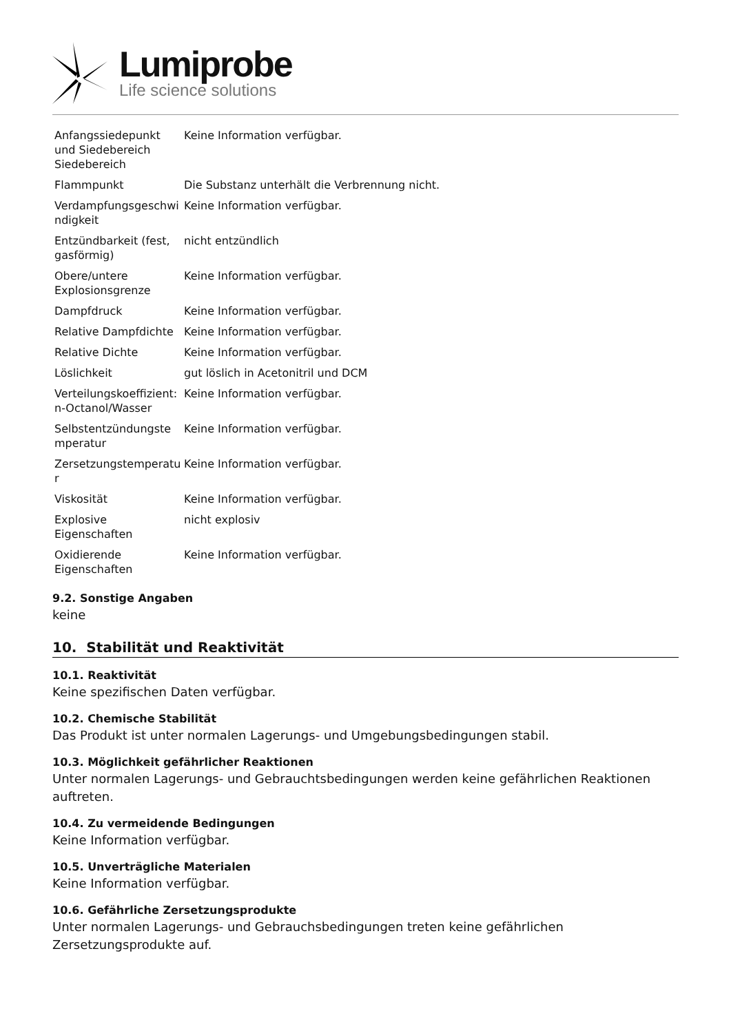Lumiprobe
Life science solutions
| Anfangssiedepunkt und Siedebereich Siedebereich | Keine Information verfügbar. |
| Flammpunkt | Die Substanz unterhält die Verbrennung nicht. |
| Verdampfungsgeschwi ndigkeit | Keine Information verfügbar. |
| Entzündbarkeit (fest, gasförmig) | nicht entzündlich |
| Obere/untere Explosionsgrenze | Keine Information verfügbar. |
| Dampfdruck | Keine Information verfügbar. |
| Relative Dampfdichte | Keine Information verfügbar. |
| Relative Dichte | Keine Information verfügbar. |
| Löslichkeit | gut löslich in Acetonitril und DCM |
| Verteilungskoeffizient: n-Octanol/Wasser | Keine Information verfügbar. |
| Selbstentzündungste mperatur | Keine Information verfügbar. |
| Zersetzungstemperatu r | Keine Information verfügbar. |
| Viskosität | Keine Information verfügbar. |
| Explosive Eigenschaften | nicht explosiv |
| Oxidierende Eigenschaften | Keine Information verfügbar. |
9.2. Sonstige Angaben
keine
10. Stabilität und Reaktivität
10.1. Reaktivität
Keine spezifischen Daten verfügbar.
10.2. Chemische Stabilität
Das Produkt ist unter normalen Lagerungs- und Umgebungsbedingungen stabil.
10.3. Möglichkeit gefährlicher Reaktionen
Unter normalen Lagerungs- und Gebrauchtsbedingungen werden keine gefährlichen Reaktionen auftreten.
10.4. Zu vermeidende Bedingungen
Keine Information verfügbar.
10.5. Unverträgliche Materialen
Keine Information verfügbar.
10.6. Gefährliche Zersetzungsprodukte
Unter normalen Lagerungs- und Gebrauchsbedingungen treten keine gefährlichen Zersetzungsprodukte auf.